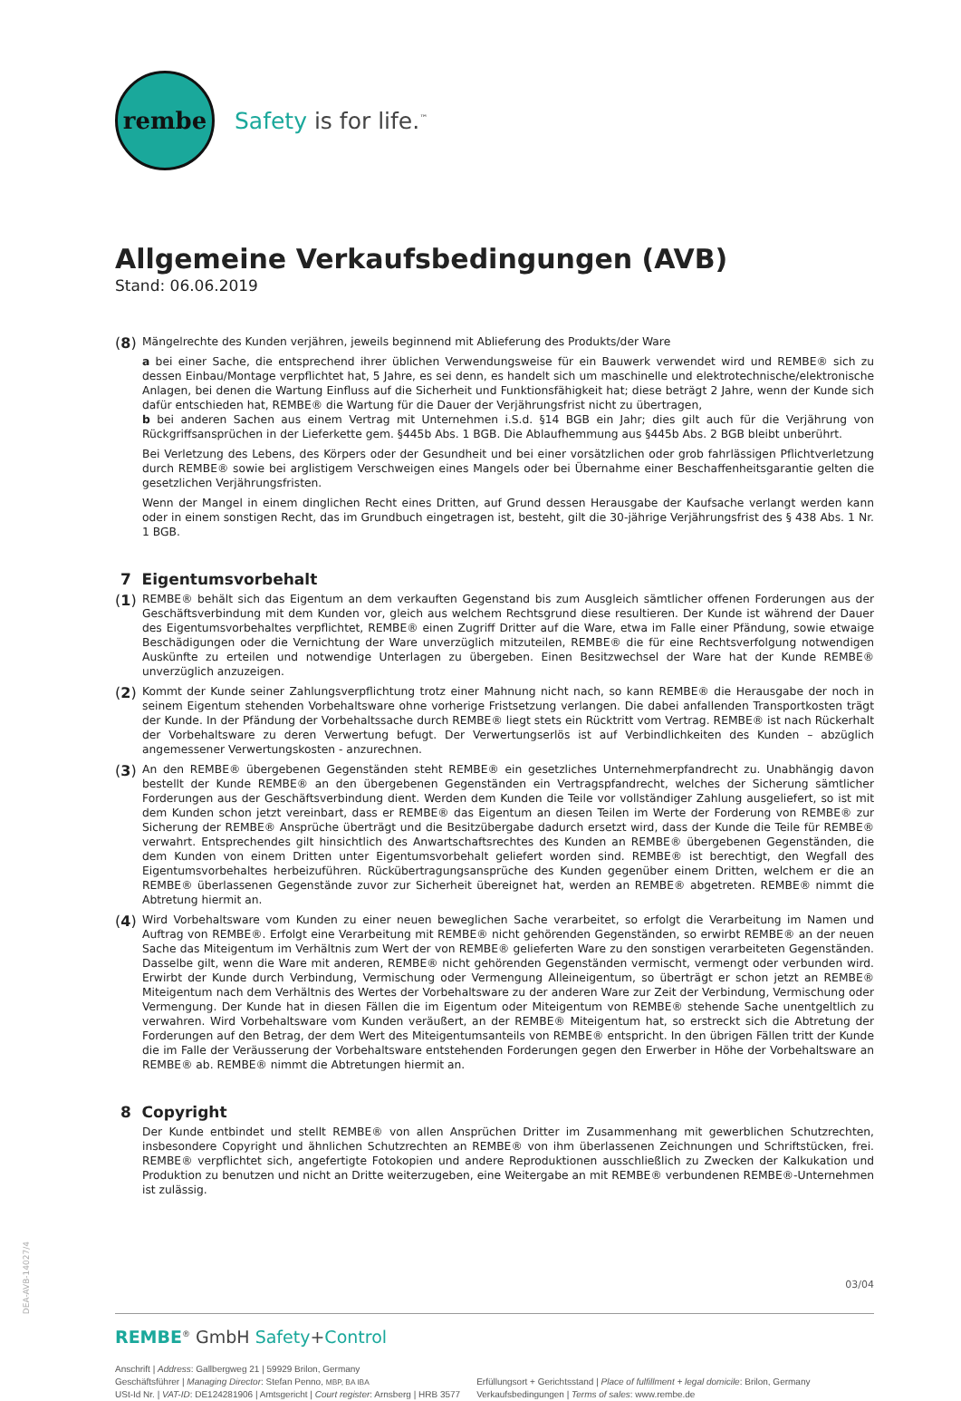DEA-AVB-14027/4
rembe
Safety is for life.<sup>™</sup>
Allgemeine Verkaufsbedingungen (AVB)
Stand: 06.06.2019
(8)
Mängelrechte des Kunden verjähren, jeweils beginnend mit Ablieferung des Produkts/der Ware
a bei einer Sache, die entsprechend ihrer üblichen Verwendungsweise für ein Bauwerk verwendet wird und REMBE® sich zu dessen Einbau/Montage verpflichtet hat, 5 Jahre, es sei denn, es handelt sich um maschinelle und elektrotechnische/elektronische Anlagen, bei denen die Wartung Einfluss auf die Sicherheit und Funktionsfähigkeit hat; diese beträgt 2 Jahre, wenn der Kunde sich dafür entschieden hat, REMBE® die Wartung für die Dauer der Verjährungsfrist nicht zu übertragen,
b bei anderen Sachen aus einem Vertrag mit Unternehmen i.S.d. §14 BGB ein Jahr; dies gilt auch für die Verjährung von Rückgriffsansprüchen in der Lieferkette gem. §445b Abs. 1 BGB. Die Ablaufhemmung aus §445b Abs. 2 BGB bleibt unberührt.
Bei Verletzung des Lebens, des Körpers oder der Gesundheit und bei einer vorsätzlichen oder grob fahrlässigen Pflichtverletzung durch REMBE® sowie bei arglistigem Verschweigen eines Mangels oder bei Übernahme einer Beschaffenheitsgarantie gelten die gesetzlichen Verjährungsfristen.
Wenn der Mangel in einem dinglichen Recht eines Dritten, auf Grund dessen Herausgabe der Kaufsache verlangt werden kann oder in einem sonstigen Recht, das im Grundbuch eingetragen ist, besteht, gilt die 30-jährige Verjährungsfrist des § 438 Abs. 1 Nr. 1 BGB.
7 Eigentumsvorbehalt
(1)
REMBE® behält sich das Eigentum an dem verkauften Gegenstand bis zum Ausgleich sämtlicher offenen Forderungen aus der Geschäftsverbindung mit dem Kunden vor, gleich aus welchem Rechtsgrund diese resultieren. Der Kunde ist während der Dauer des Eigentumsvorbehaltes verpflichtet, REMBE® einen Zugriff Dritter auf die Ware, etwa im Falle einer Pfändung, sowie etwaige Beschädigungen oder die Vernichtung der Ware unverzüglich mitzuteilen, REMBE® die für eine Rechtsverfolgung notwendigen Auskünfte zu erteilen und notwendige Unterlagen zu übergeben. Einen Besitzwechsel der Ware hat der Kunde REMBE® unverzüglich anzuzeigen.
(2)
Kommt der Kunde seiner Zahlungsverpflichtung trotz einer Mahnung nicht nach, so kann REMBE® die Herausgabe der noch in seinem Eigentum stehenden Vorbehaltsware ohne vorherige Fristsetzung verlangen. Die dabei anfallenden Transportkosten trägt der Kunde. In der Pfändung der Vorbehaltssache durch REMBE® liegt stets ein Rücktritt vom Vertrag. REMBE® ist nach Rückerhalt der Vorbehaltsware zu deren Verwertung befugt. Der Verwertungserlös ist auf Verbindlichkeiten des Kunden – abzüglich angemessener Verwertungskosten - anzurechnen.
(3)
An den REMBE® übergebenen Gegenständen steht REMBE® ein gesetzliches Unternehmerpfandrecht zu. Unabhängig davon bestellt der Kunde REMBE® an den übergebenen Gegenständen ein Vertragspfandrecht, welches der Sicherung sämtlicher Forderungen aus der Geschäftsverbindung dient. Werden dem Kunden die Teile vor vollständiger Zahlung ausgeliefert, so ist mit dem Kunden schon jetzt vereinbart, dass er REMBE® das Eigentum an diesen Teilen im Werte der Forderung von REMBE® zur Sicherung der REMBE® Ansprüche überträgt und die Besitzübergabe dadurch ersetzt wird, dass der Kunde die Teile für REMBE® verwahrt. Entsprechendes gilt hinsichtlich des Anwartschaftsrechtes des Kunden an REMBE® übergebenen Gegenständen, die dem Kunden von einem Dritten unter Eigentumsvorbehalt geliefert worden sind. REMBE® ist berechtigt, den Wegfall des Eigentumsvorbehaltes herbeizuführen. Rückübertragungsansprüche des Kunden gegenüber einem Dritten, welchem er die an REMBE® überlassenen Gegenstände zuvor zur Sicherheit übereignet hat, werden an REMBE® abgetreten. REMBE® nimmt die Abtretung hiermit an.
(4)
Wird Vorbehaltsware vom Kunden zu einer neuen beweglichen Sache verarbeitet, so erfolgt die Verarbeitung im Namen und Auftrag von REMBE®. Erfolgt eine Verarbeitung mit REMBE® nicht gehörenden Gegenständen, so erwirbt REMBE® an der neuen Sache das Miteigentum im Verhältnis zum Wert der von REMBE® gelieferten Ware zu den sonstigen verarbeiteten Gegenständen. Dasselbe gilt, wenn die Ware mit anderen, REMBE® nicht gehörenden Gegenständen vermischt, vermengt oder verbunden wird. Erwirbt der Kunde durch Verbindung, Vermischung oder Vermengung Alleineigentum, so überträgt er schon jetzt an REMBE® Miteigentum nach dem Verhältnis des Wertes der Vorbehaltsware zu der anderen Ware zur Zeit der Verbindung, Vermischung oder Vermengung. Der Kunde hat in diesen Fällen die im Eigentum oder Miteigentum von REMBE® stehende Sache unentgeltlich zu verwahren. Wird Vorbehaltsware vom Kunden veräußert, an der REMBE® Miteigentum hat, so erstreckt sich die Abtretung der Forderungen auf den Betrag, der dem Wert des Miteigentumsanteils von REMBE® entspricht. In den übrigen Fällen tritt der Kunde die im Falle der Veräusserung der Vorbehaltsware entstehenden Forderungen gegen den Erwerber in Höhe der Vorbehaltsware an REMBE® ab. REMBE® nimmt die Abtretungen hiermit an.
8 Copyright
Der Kunde entbindet und stellt REMBE® von allen Ansprüchen Dritter im Zusammenhang mit gewerblichen Schutzrechten, insbesondere Copyright und ähnlichen Schutzrechten an REMBE® von ihm überlassenen Zeichnungen und Schriftstücken, frei. REMBE® verpflichtet sich, angefertigte Fotokopien und andere Reproduktionen ausschließlich zu Zwecken der Kalkukation und Produktion zu benutzen und nicht an Dritte weiterzugeben, eine Weitergabe an mit REMBE® verbundenen REMBE®-Unternehmen ist zulässig.
03/04
REMBE<sup>®</sup> GmbH Safety+Control
Anschrift | Address: Gallbergweg 21 | 59929 Brilon, Germany
Geschäftsführer | Managing Director: Stefan Penno, MBP, BA IBA
USt-Id Nr. | VAT-ID: DE124281906 | Amtsgericht | Court register: Arnsberg | HRB 3577
Erfüllungsort + Gerichtsstand | Place of fulfillment + legal domicile: Brilon, Germany
Verkaufsbedingungen | Terms of sales: www.rembe.de